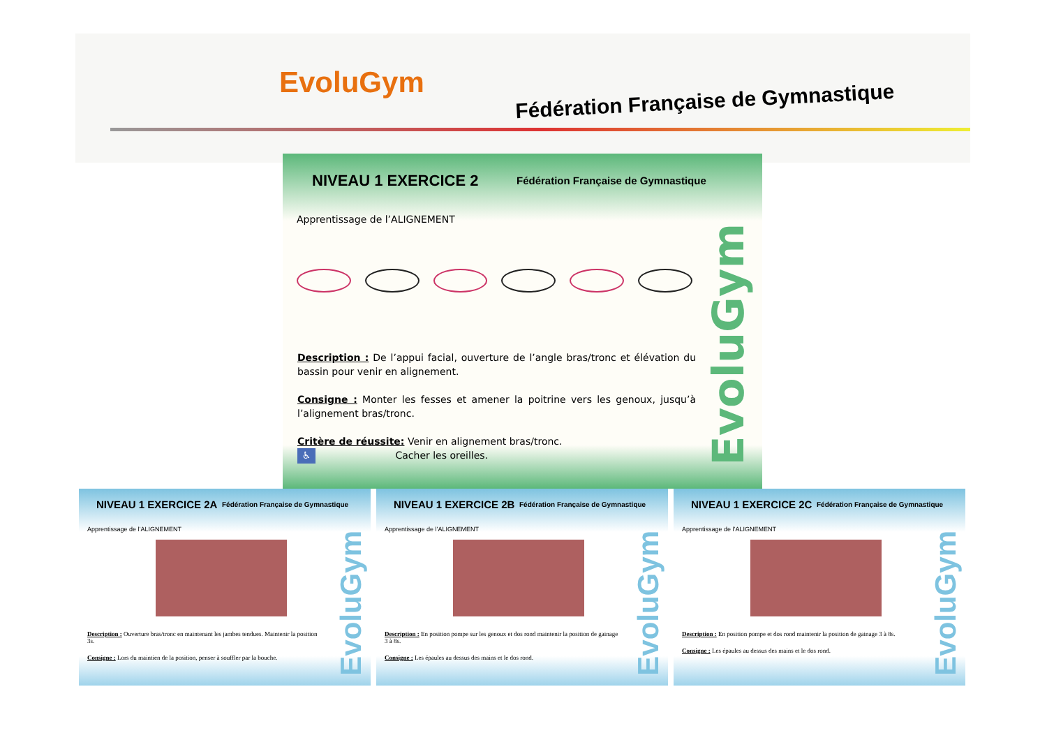EvoluGym
Fédération Française de Gymnastique
NIVEAU 1 EXERCICE 2
Fédération Française de Gymnastique
Apprentissage de l’ALIGNEMENT
Description : De l’appui facial, ouverture de l’angle bras/tronc et élévation du bassin pour venir en alignement.
Consigne : Monter les fesses et amener la poitrine vers les genoux, jusqu’à l’alignement bras/tronc.
Critère de réussite: Venir en alignement bras/tronc.
♿ Cacher les oreilles.
EvoluGym
NIVEAU 1 EXERCICE 2A
Fédération Française de Gymnastique
Apprentissage de l’ALIGNEMENT
Description : Ouverture bras/tronc en maintenant les jambes tendues. Maintenir la position 3s.
Consigne : Lors du maintien de la position, penser à souffler par la bouche.
EvoluGym
NIVEAU 1 EXERCICE 2B
Fédération Française de Gymnastique
Apprentissage de l’ALIGNEMENT
Description : En position pompe sur les genoux et dos rond maintenir la position de gainage 3 à 8s.
Consigne : Les épaules au dessus des mains et le dos rond.
EvoluGym
NIVEAU 1 EXERCICE 2C
Fédération Française de Gymnastique
Apprentissage de l’ALIGNEMENT
Description : En position pompe et dos rond maintenir la position de gainage 3 à 8s.
Consigne : Les épaules au dessus des mains et le dos rond.
EvoluGym